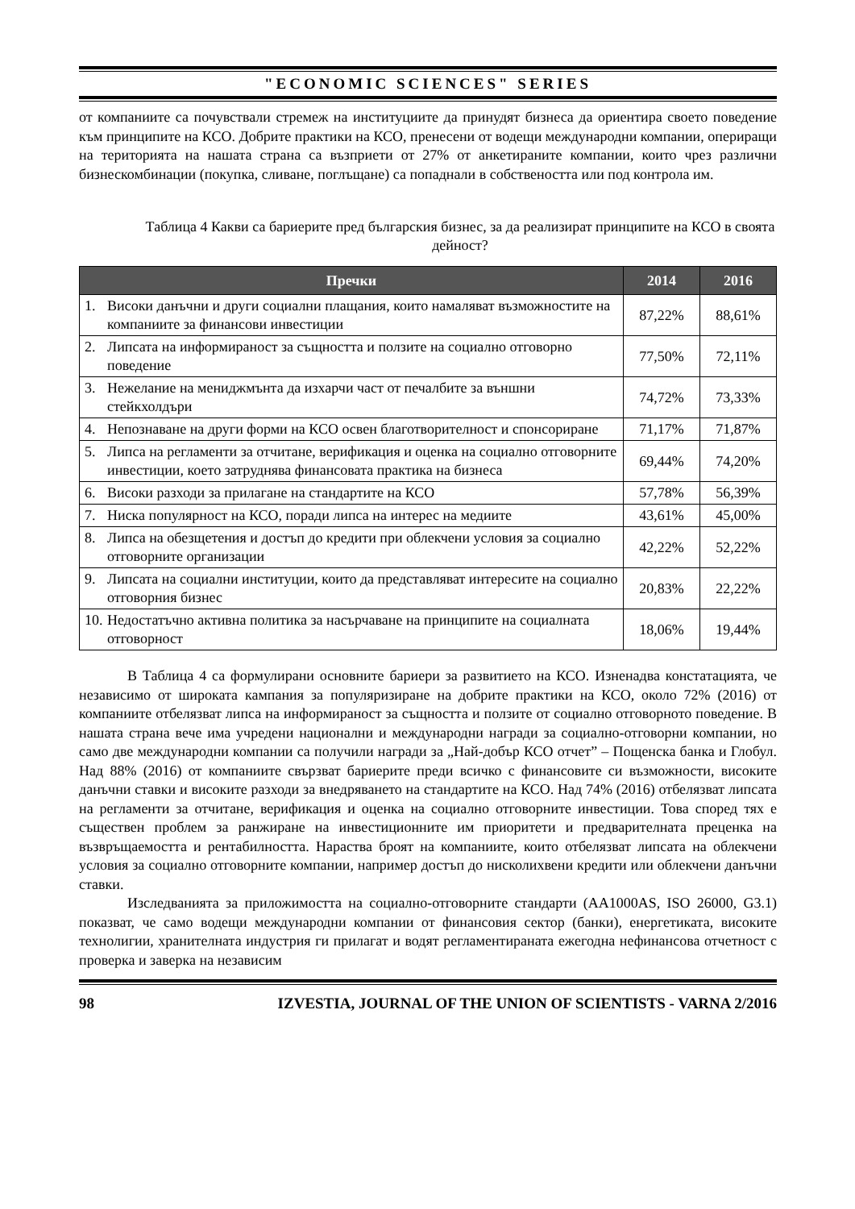"ECONOMIC SCIENCES" SERIES
от компаниите са почувствали стремеж на институциите да принудят бизнеса да ориентира своето поведение към принципите на КСО. Добрите практики на КСО, пренесени от водещи международни компании, опериращи на територията на нашата страна са възприети от 27% от анкетираните компании, които чрез различни бизнескомбинации (покупка, сливане, поглъщане) са попаднали в собствеността или под контрола им.
Таблица 4 Какви са бариерите пред българския бизнес, за да реализират принципите на КСО в своята дейност?
| Пречки | 2014 | 2016 |
| --- | --- | --- |
| 1. Високи данъчни и други социални плащания, които намаляват възможностите на компаниите за финансови инвестиции | 87,22% | 88,61% |
| 2. Липсата на информираност за същността и ползите на социално отговорно поведение | 77,50% | 72,11% |
| 3. Нежелание на мениджмънта да изхарчи част от печалбите за външни стейкхолдъри | 74,72% | 73,33% |
| 4. Непознаване на други форми на КСО освен благотворителност и спонсориране | 71,17% | 71,87% |
| 5. Липса на регламенти за отчитане, верификация и оценка на социално отговорните инвестиции, което затруднява финансовата практика на бизнеса | 69,44% | 74,20% |
| 6. Високи разходи за прилагане на стандартите на КСО | 57,78% | 56,39% |
| 7. Ниска популярност на КСО, поради липса на интерес на медиите | 43,61% | 45,00% |
| 8. Липса на обезщетения и достъп до кредити при облекчени условия за социално отговорните организации | 42,22% | 52,22% |
| 9. Липсата на социални институции, които да представляват интересите на социално отговорния бизнес | 20,83% | 22,22% |
| 10. Недостатъчно активна политика за насърчаване на принципите на социалната отговорност | 18,06% | 19,44% |
В Таблица 4 са формулирани основните бариери за развитието на КСО. Изненадва констатацията, че независимо от широката кампания за популяризиране на добрите практики на КСО, около 72% (2016) от компаниите отбелязват липса на информираност за същността и ползите от социално отговорното поведение. В нашата страна вече има учредени национални и международни награди за социално-отговорни компании, но само две международни компании са получили награди за „Най-добър КСО отчет” – Пощенска банка и Глобул. Над 88% (2016) от компаниите свързват бариерите преди всичко с финансовите си възможности, високите данъчни ставки и високите разходи за внедряването на стандартите на КСО. Над 74% (2016) отбелязват липсата на регламенти за отчитане, верификация и оценка на социално отговорните инвестиции. Това според тях е съществен проблем за ранжиране на инвестиционните им приоритети и предварителната преценка на възвръщаемостта и рентабилността. Нараства броят на компаниите, които отбелязват липсата на облекчени условия за социално отговорните компании, например достъп до нисколихвени кредити или облекчени данъчни ставки.
Изследванията за приложимостта на социално-отговорните стандарти (AA1000AS, ISO 26000, G3.1) показват, че само водещи международни компании от финансовия сектор (банки), енергетиката, високите технолигии, хранителната индустрия ги прилагат и водят регламентираната ежегодна нефинансова отчетност с проверка и заверка на независим
98 IZVESTIA, JOURNAL OF THE UNION OF SCIENTISTS - VARNA 2/2016